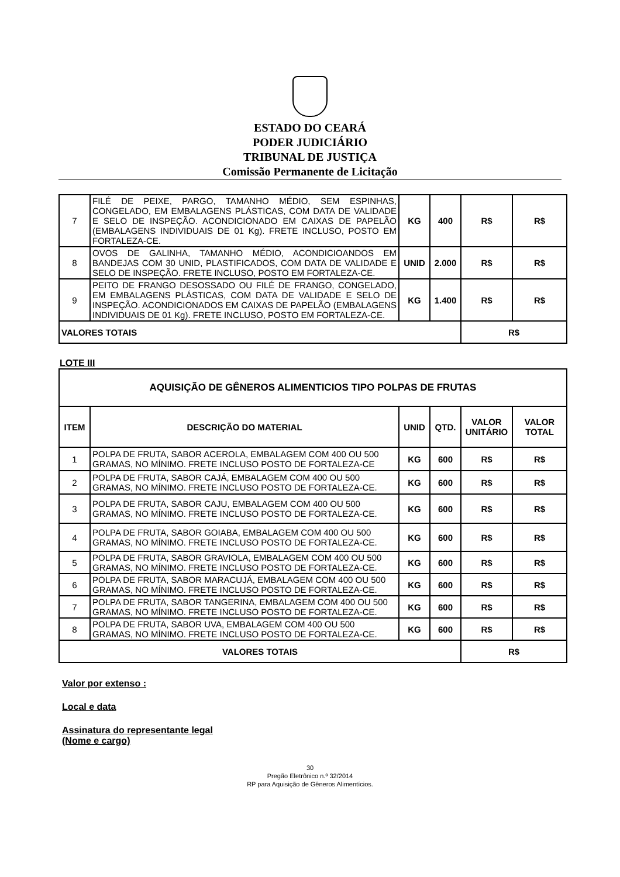ESTADO DO CEARÁ
PODER JUDICIÁRIO
TRIBUNAL DE JUSTIÇA
Comissão Permanente de Licitação
| 7 | FILÉ DE PEIXE, PARGO, TAMANHO MÉDIO, SEM ESPINHAS, CONGELADO, EM EMBALAGENS PLÁSTICAS, COM DATA DE VALIDADE E SELO DE INSPEÇÃO. ACONDICIONADO EM CAIXAS DE PAPELÃO (EMBALAGENS INDIVIDUAIS DE 01 Kg). FRETE INCLUSO, POSTO EM FORTALEZA-CE. | KG | 400 | R$ | R$ |
| 8 | OVOS DE GALINHA, TAMANHO MÉDIO, ACONDICIOANDOS EM BANDEJAS COM 30 UNID, PLASTIFICADOS, COM DATA DE VALIDADE E SELO DE INSPEÇÃO. FRETE INCLUSO, POSTO EM FORTALEZA-CE. | UNID | 2.000 | R$ | R$ |
| 9 | PEITO DE FRANGO DESOSSADO OU FILÉ DE FRANGO, CONGELADO, EM EMBALAGENS PLÁSTICAS, COM DATA DE VALIDADE E SELO DE INSPEÇÃO. ACONDICIONADOS EM CAIXAS DE PAPELÃO (EMBALAGENS INDIVIDUAIS DE 01 Kg). FRETE INCLUSO, POSTO EM FORTALEZA-CE. | KG | 1.400 | R$ | R$ |
| VALORES TOTAIS | | | | R$ | |
LOTE III
| AQUISIÇÃO DE GÊNEROS ALIMENTICIOS TIPO POLPAS DE FRUTAS | | | | | |
| --- | --- | --- | --- | --- | --- |
| ITEM | DESCRIÇÃO DO MATERIAL | UNID | QTD. | VALOR UNITÁRIO | VALOR TOTAL |
| 1 | POLPA DE FRUTA, SABOR ACEROLA, EMBALAGEM COM 400 OU 500 GRAMAS, NO MÍNIMO. FRETE INCLUSO POSTO DE FORTALEZA-CE | KG | 600 | R$ | R$ |
| 2 | POLPA DE FRUTA, SABOR CAJÁ, EMBALAGEM COM 400 OU 500 GRAMAS, NO MÍNIMO. FRETE INCLUSO POSTO DE FORTALEZA-CE. | KG | 600 | R$ | R$ |
| 3 | POLPA DE FRUTA, SABOR CAJU, EMBALAGEM COM 400 OU 500 GRAMAS, NO MÍNIMO. FRETE INCLUSO POSTO DE FORTALEZA-CE. | KG | 600 | R$ | R$ |
| 4 | POLPA DE FRUTA, SABOR GOIABA, EMBALAGEM COM 400 OU 500 GRAMAS, NO MÍNIMO. FRETE INCLUSO POSTO DE FORTALEZA-CE. | KG | 600 | R$ | R$ |
| 5 | POLPA DE FRUTA, SABOR GRAVIOLA, EMBALAGEM COM 400 OU 500 GRAMAS, NO MÍNIMO. FRETE INCLUSO POSTO DE FORTALEZA-CE. | KG | 600 | R$ | R$ |
| 6 | POLPA DE FRUTA, SABOR MARACUJÁ, EMBALAGEM COM 400 OU 500 GRAMAS, NO MÍNIMO. FRETE INCLUSO POSTO DE FORTALEZA-CE. | KG | 600 | R$ | R$ |
| 7 | POLPA DE FRUTA, SABOR TANGERINA, EMBALAGEM COM 400 OU 500 GRAMAS, NO MÍNIMO. FRETE INCLUSO POSTO DE FORTALEZA-CE. | KG | 600 | R$ | R$ |
| 8 | POLPA DE FRUTA, SABOR UVA, EMBALAGEM COM 400 OU 500 GRAMAS, NO MÍNIMO. FRETE INCLUSO POSTO DE FORTALEZA-CE. | KG | 600 | R$ | R$ |
| VALORES TOTAIS | | | | R$ | |
Valor por extenso :
Local e data
Assinatura do representante legal
(Nome e cargo)
30
Pregão Eletrônico n.º 32/2014
RP para Aquisição de Gêneros Alimentícios.